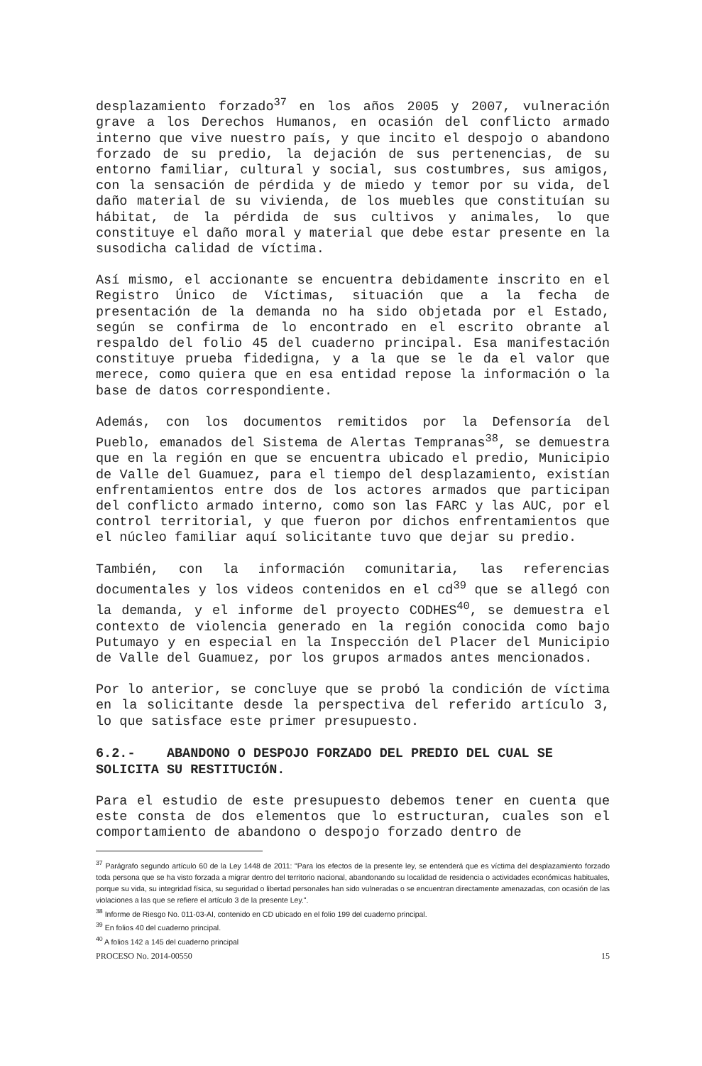desplazamiento forzado<sup>37</sup> en los años 2005 y 2007, vulneración grave a los Derechos Humanos, en ocasión del conflicto armado interno que vive nuestro país, y que incito el despojo o abandono forzado de su predio, la dejación de sus pertenencias, de su entorno familiar, cultural y social, sus costumbres, sus amigos, con la sensación de pérdida y de miedo y temor por su vida, del daño material de su vivienda, de los muebles que constituían su hábitat, de la pérdida de sus cultivos y animales, lo que constituye el daño moral y material que debe estar presente en la susodicha calidad de víctima.
Así mismo, el accionante se encuentra debidamente inscrito en el Registro Único de Víctimas, situación que a la fecha de presentación de la demanda no ha sido objetada por el Estado, según se confirma de lo encontrado en el escrito obrante al respaldo del folio 45 del cuaderno principal. Esa manifestación constituye prueba fidedigna, y a la que se le da el valor que merece, como quiera que en esa entidad repose la información o la base de datos correspondiente.
Además, con los documentos remitidos por la Defensoría del Pueblo, emanados del Sistema de Alertas Tempranas<sup>38</sup>, se demuestra que en la región en que se encuentra ubicado el predio, Municipio de Valle del Guamuez, para el tiempo del desplazamiento, existían enfrentamientos entre dos de los actores armados que participan del conflicto armado interno, como son las FARC y las AUC, por el control territorial, y que fueron por dichos enfrentamientos que el núcleo familiar aquí solicitante tuvo que dejar su predio.
También, con la información comunitaria, las referencias documentales y los videos contenidos en el cd<sup>39</sup> que se allegó con la demanda, y el informe del proyecto CODHES<sup>40</sup>, se demuestra el contexto de violencia generado en la región conocida como bajo Putumayo y en especial en la Inspección del Placer del Municipio de Valle del Guamuez, por los grupos armados antes mencionados.
Por lo anterior, se concluye que se probó la condición de víctima en la solicitante desde la perspectiva del referido artículo 3, lo que satisface este primer presupuesto.
6.2.- ABANDONO O DESPOJO FORZADO DEL PREDIO DEL CUAL SE SOLICITA SU RESTITUCIÓN.
Para el estudio de este presupuesto debemos tener en cuenta que este consta de dos elementos que lo estructuran, cuales son el comportamiento de abandono o despojo forzado dentro de
<sup>37</sup> Parágrafo segundo artículo 60 de la Ley 1448 de 2011: "Para los efectos de la presente ley, se entenderá que es víctima del desplazamiento forzado toda persona que se ha visto forzada a migrar dentro del territorio nacional, abandonando su localidad de residencia o actividades económicas habituales, porque su vida, su integridad física, su seguridad o libertad personales han sido vulneradas o se encuentran directamente amenazadas, con ocasión de las violaciones a las que se refiere el artículo 3 de la presente Ley.".
<sup>38</sup> Informe de Riesgo No. 011-03-AI, contenido en CD ubicado en el folio 199 del cuaderno principal.
<sup>39</sup> En folios 40 del cuaderno principal.
<sup>40</sup> A folios 142 a 145 del cuaderno principal
PROCESO No. 2014-00550 15